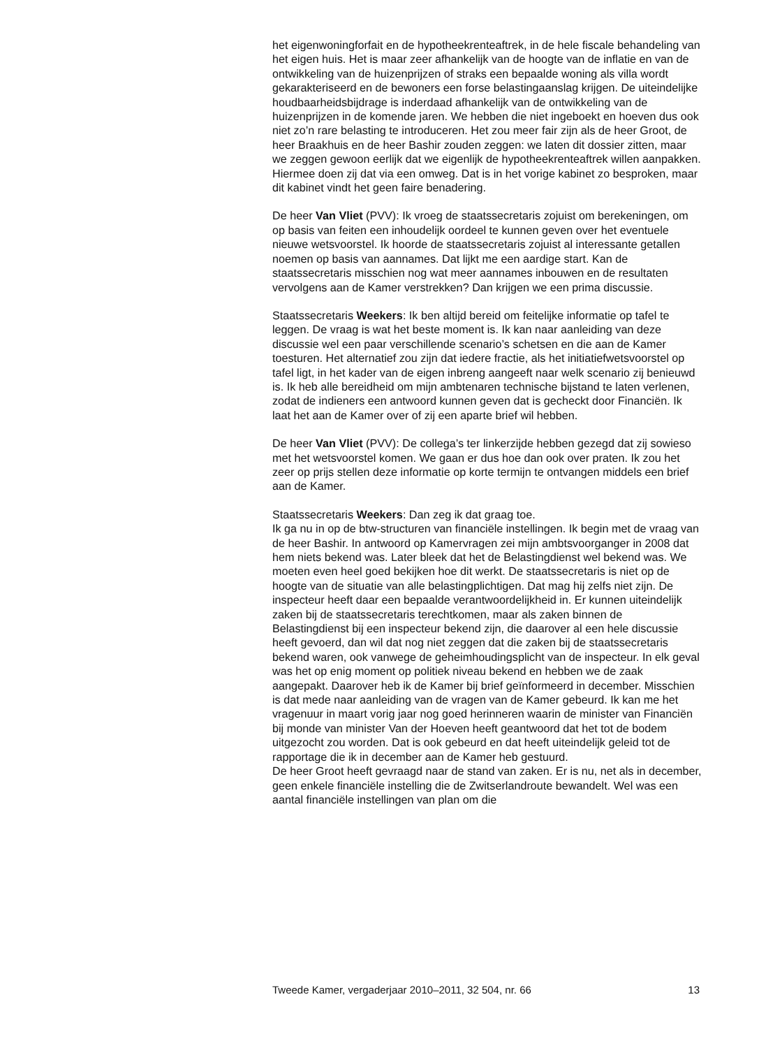het eigenwoningforfait en de hypotheekrenteaftrek, in de hele fiscale behandeling van het eigen huis. Het is maar zeer afhankelijk van de hoogte van de inflatie en van de ontwikkeling van de huizenprijzen of straks een bepaalde woning als villa wordt gekarakteriseerd en de bewoners een forse belastingaanslag krijgen. De uiteindelijke houdbaarheidsbijdrage is inderdaad afhankelijk van de ontwikkeling van de huizenprijzen in de komende jaren. We hebben die niet ingeboekt en hoeven dus ook niet zo’n rare belasting te introduceren. Het zou meer fair zijn als de heer Groot, de heer Braakhuis en de heer Bashir zouden zeggen: we laten dit dossier zitten, maar we zeggen gewoon eerlijk dat we eigenlijk de hypotheekrenteaftrek willen aanpakken. Hiermee doen zij dat via een omweg. Dat is in het vorige kabinet zo besproken, maar dit kabinet vindt het geen faire benadering.
De heer Van Vliet (PVV): Ik vroeg de staatssecretaris zojuist om berekeningen, om op basis van feiten een inhoudelijk oordeel te kunnen geven over het eventuele nieuwe wetsvoorstel. Ik hoorde de staatssecretaris zojuist al interessante getallen noemen op basis van aannames. Dat lijkt me een aardige start. Kan de staatssecretaris misschien nog wat meer aannames inbouwen en de resultaten vervolgens aan de Kamer verstrekken? Dan krijgen we een prima discussie.
Staatssecretaris Weekers: Ik ben altijd bereid om feitelijke informatie op tafel te leggen. De vraag is wat het beste moment is. Ik kan naar aanleiding van deze discussie wel een paar verschillende scenario’s schetsen en die aan de Kamer toesturen. Het alternatief zou zijn dat iedere fractie, als het initiatiefwetsvoorstel op tafel ligt, in het kader van de eigen inbreng aangeeft naar welk scenario zij benieuwd is. Ik heb alle bereidheid om mijn ambtenaren technische bijstand te laten verlenen, zodat de indieners een antwoord kunnen geven dat is gecheckt door Financiën. Ik laat het aan de Kamer over of zij een aparte brief wil hebben.
De heer Van Vliet (PVV): De collega’s ter linkerzijde hebben gezegd dat zij sowieso met het wetsvoorstel komen. We gaan er dus hoe dan ook over praten. Ik zou het zeer op prijs stellen deze informatie op korte termijn te ontvangen middels een brief aan de Kamer.
Staatssecretaris Weekers: Dan zeg ik dat graag toe.
Ik ga nu in op de btw-structuren van financiële instellingen. Ik begin met de vraag van de heer Bashir. In antwoord op Kamervragen zei mijn ambtsvoorganger in 2008 dat hem niets bekend was. Later bleek dat het de Belastingdienst wel bekend was. We moeten even heel goed bekijken hoe dit werkt. De staatssecretaris is niet op de hoogte van de situatie van alle belastingplichtigen. Dat mag hij zelfs niet zijn. De inspecteur heeft daar een bepaalde verantwoordelijkheid in. Er kunnen uiteindelijk zaken bij de staatssecretaris terechtkomen, maar als zaken binnen de Belastingdienst bij een inspecteur bekend zijn, die daarover al een hele discussie heeft gevoerd, dan wil dat nog niet zeggen dat die zaken bij de staatssecretaris bekend waren, ook vanwege de geheimhoudingsplicht van de inspecteur. In elk geval was het op enig moment op politiek niveau bekend en hebben we de zaak aangepakt. Daarover heb ik de Kamer bij brief geïnformeerd in december. Misschien is dat mede naar aanleiding van de vragen van de Kamer gebeurd. Ik kan me het vragenuur in maart vorig jaar nog goed herinneren waarin de minister van Financiën bij monde van minister Van der Hoeven heeft geantwoord dat het tot de bodem uitgezocht zou worden. Dat is ook gebeurd en dat heeft uiteindelijk geleid tot de rapportage die ik in december aan de Kamer heb gestuurd.
De heer Groot heeft gevraagd naar de stand van zaken. Er is nu, net als in december, geen enkele financiële instelling die de Zwitserlandroute bewandelt. Wel was een aantal financiële instellingen van plan om die
Tweede Kamer, vergaderjaar 2010–2011, 32 504, nr. 66 13